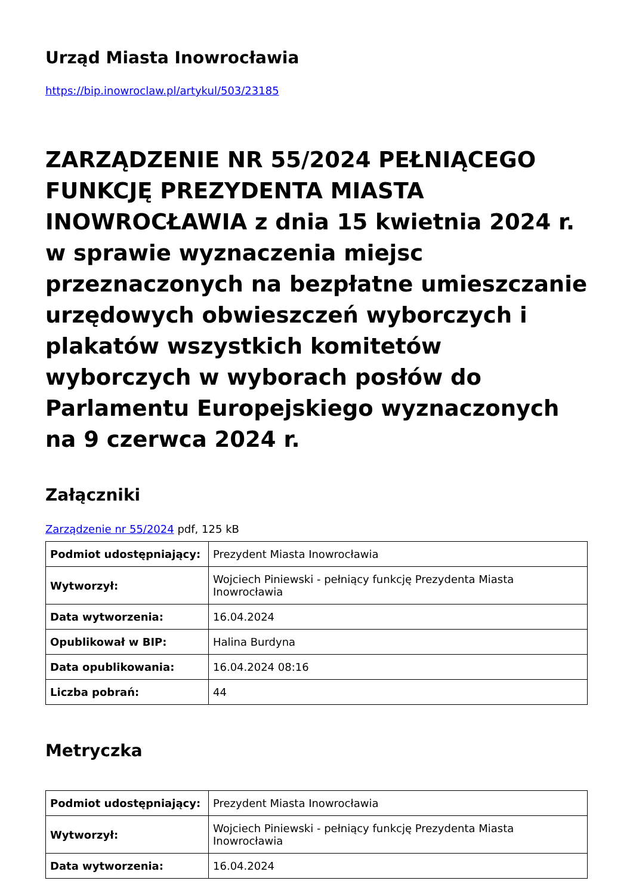Urząd Miasta Inowrocławia
https://bip.inowroclaw.pl/artykul/503/23185
ZARZĄDZENIE NR 55/2024 PEŁNIĄCEGO FUNKCJĘ PREZYDENTA MIASTA INOWROCŁAWIA z dnia 15 kwietnia 2024 r. w sprawie wyznaczenia miejsc przeznaczonych na bezpłatne umieszczanie urzędowych obwieszczeń wyborczych i plakatów wszystkich komitetów wyborczych w wyborach posłów do Parlamentu Europejskiego wyznaczonych na 9 czerwca 2024 r.
Załączniki
Zarządzenie nr 55/2024 pdf, 125 kB
| Podmiot udostępniający: | Prezydent Miasta Inowrocławia |
| Wytworzył: | Wojciech Piniewski - pełniący funkcję Prezydenta Miasta Inowrocławia |
| Data wytworzenia: | 16.04.2024 |
| Opublikował w BIP: | Halina Burdyna |
| Data opublikowania: | 16.04.2024 08:16 |
| Liczba pobrań: | 44 |
Metryczka
| Podmiot udostępniający: | Prezydent Miasta Inowrocławia |
| Wytworzył: | Wojciech Piniewski - pełniący funkcję Prezydenta Miasta Inowrocławia |
| Data wytworzenia: | 16.04.2024 |